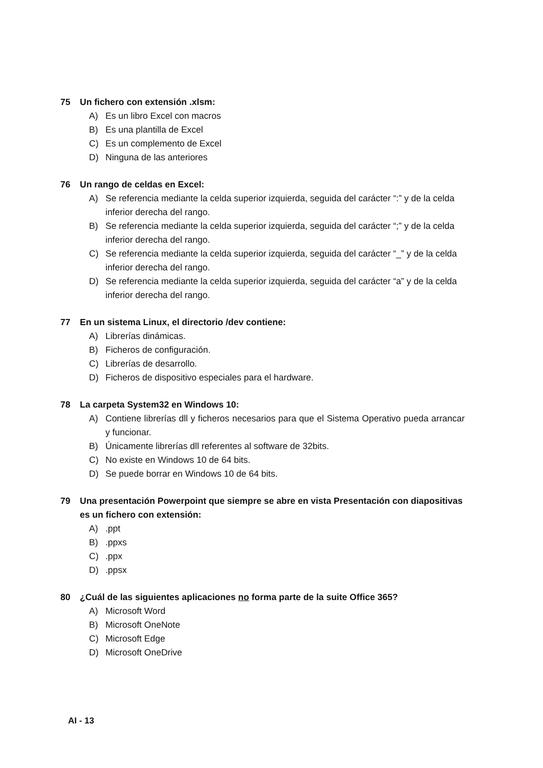75 Un fichero con extensión .xlsm:
A) Es un libro Excel con macros
B) Es una plantilla de Excel
C) Es un complemento de Excel
D) Ninguna de las anteriores
76 Un rango de celdas en Excel:
A) Se referencia mediante la celda superior izquierda, seguida del carácter “:” y de la celda inferior derecha del rango.
B) Se referencia mediante la celda superior izquierda, seguida del carácter “;” y de la celda inferior derecha del rango.
C) Se referencia mediante la celda superior izquierda, seguida del carácter “_” y de la celda inferior derecha del rango.
D) Se referencia mediante la celda superior izquierda, seguida del carácter “a” y de la celda inferior derecha del rango.
77 En un sistema Linux, el directorio /dev contiene:
A) Librerías dinámicas.
B) Ficheros de configuración.
C) Librerías de desarrollo.
D) Ficheros de dispositivo especiales para el hardware.
78 La carpeta System32 en Windows 10:
A) Contiene librerías dll y ficheros necesarios para que el Sistema Operativo pueda arrancar y funcionar.
B) Únicamente librerías dll referentes al software de 32bits.
C) No existe en Windows 10 de 64 bits.
D) Se puede borrar en Windows 10 de 64 bits.
79 Una presentación Powerpoint que siempre se abre en vista Presentación con diapositivas es un fichero con extensión:
A).ppt
B).ppxs
C).ppx
D).ppsx
80 ¿Cuál de las siguientes aplicaciones no forma parte de la suite Office 365?
A) Microsoft Word
B) Microsoft OneNote
C) Microsoft Edge
D) Microsoft OneDrive
AI - 13